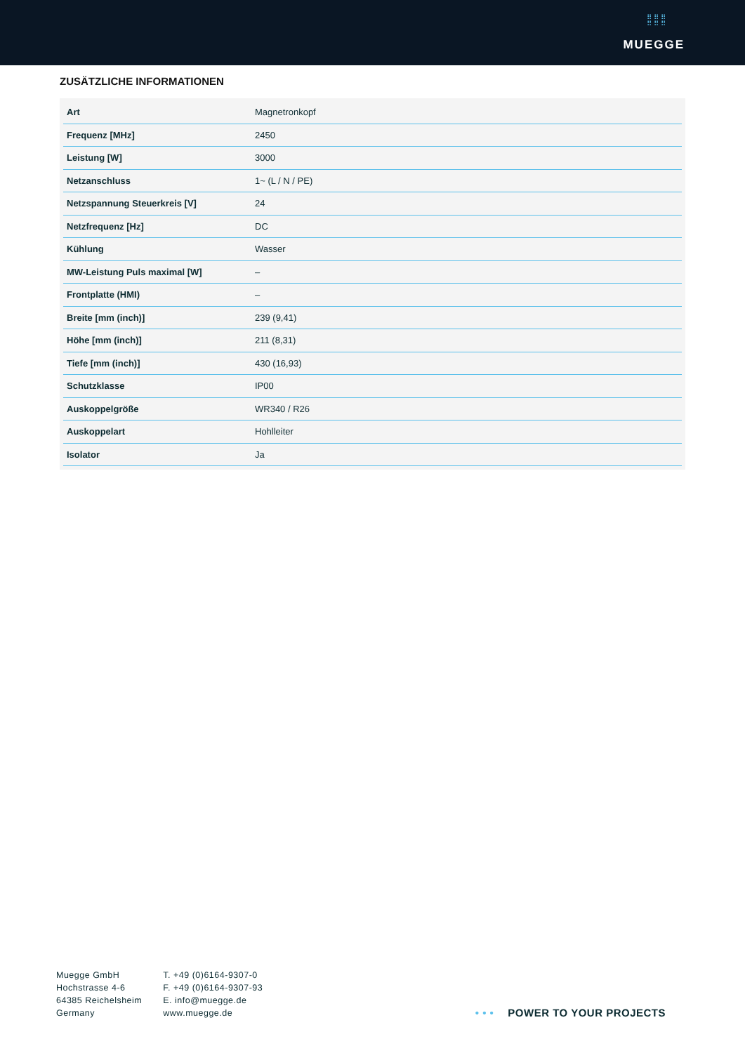⠿⠿⠿
⠿⠿⠿
MUEGGE
ZUSÄTZLICHE INFORMATIONEN
| Art | Magnetronkopf |
| Frequenz [MHz] | 2450 |
| Leistung [W] | 3000 |
| Netzanschluss | 1~ (L / N / PE) |
| Netzspannung Steuerkreis [V] | 24 |
| Netzfrequenz [Hz] | DC |
| Kühlung | Wasser |
| MW-Leistung Puls maximal [W] | – |
| Frontplatte (HMI) | – |
| Breite [mm (inch)] | 239 (9,41) |
| Höhe [mm (inch)] | 211 (8,31) |
| Tiefe [mm (inch)] | 430 (16,93) |
| Schutzklasse | IP00 |
| Auskoppelgröße | WR340 / R26 |
| Auskoppelart | Hohlleiter |
| Isolator | Ja |
Muegge GmbH
Hochstrasse 4-6
64385 Reichelsheim
Germany
T. +49 (0)6164-9307-0
F. +49 (0)6164-9307-93
E. info@muegge.de
www.muegge.de
• • • POWER TO YOUR PROJECTS